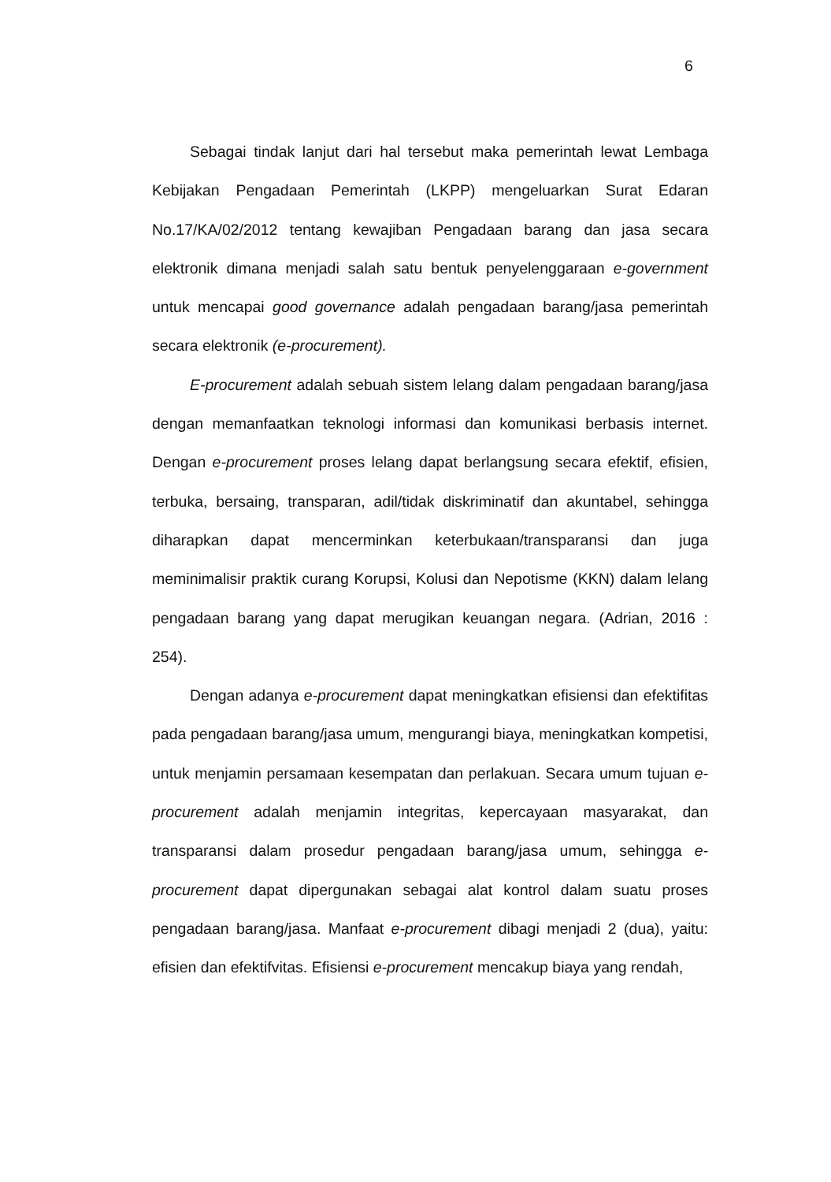6
Sebagai tindak lanjut dari hal tersebut maka pemerintah lewat Lembaga Kebijakan Pengadaan Pemerintah (LKPP) mengeluarkan Surat Edaran No.17/KA/02/2012 tentang kewajiban Pengadaan barang dan jasa secara elektronik dimana menjadi salah satu bentuk penyelenggaraan e-government untuk mencapai good governance adalah pengadaan barang/jasa pemerintah secara elektronik (e-procurement).
E-procurement adalah sebuah sistem lelang dalam pengadaan barang/jasa dengan memanfaatkan teknologi informasi dan komunikasi berbasis internet. Dengan e-procurement proses lelang dapat berlangsung secara efektif, efisien, terbuka, bersaing, transparan, adil/tidak diskriminatif dan akuntabel, sehingga diharapkan dapat mencerminkan keterbukaan/transparansi dan juga meminimalisir praktik curang Korupsi, Kolusi dan Nepotisme (KKN) dalam lelang pengadaan barang yang dapat merugikan keuangan negara. (Adrian, 2016 : 254).
Dengan adanya e-procurement dapat meningkatkan efisiensi dan efektifitas pada pengadaan barang/jasa umum, mengurangi biaya, meningkatkan kompetisi, untuk menjamin persamaan kesempatan dan perlakuan. Secara umum tujuan e-procurement adalah menjamin integritas, kepercayaan masyarakat, dan transparansi dalam prosedur pengadaan barang/jasa umum, sehingga e-procurement dapat dipergunakan sebagai alat kontrol dalam suatu proses pengadaan barang/jasa. Manfaat e-procurement dibagi menjadi 2 (dua), yaitu: efisien dan efektifvitas. Efisiensi e-procurement mencakup biaya yang rendah,